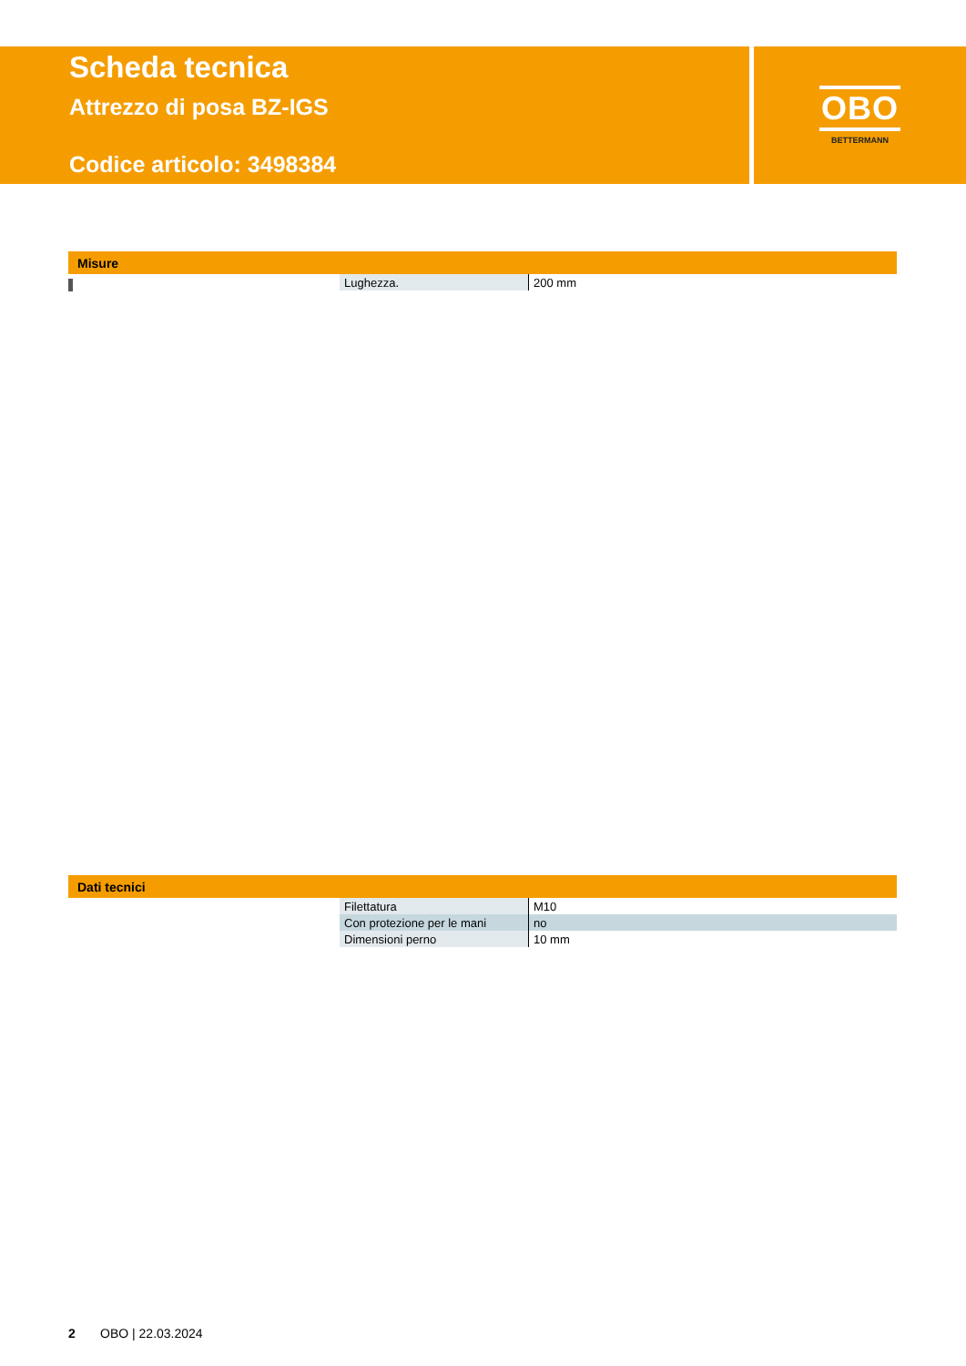Scheda tecnica
Attrezzo di posa BZ-IGS
Codice articolo: 3498384
OBO
BETTERMANN
Misure
| Lughezza. | 200 mm |
Dati tecnici
| Filettatura | M10 |
| Con protezione per le mani | no |
| Dimensioni perno | 10 mm |
2 OBO | 22.03.2024